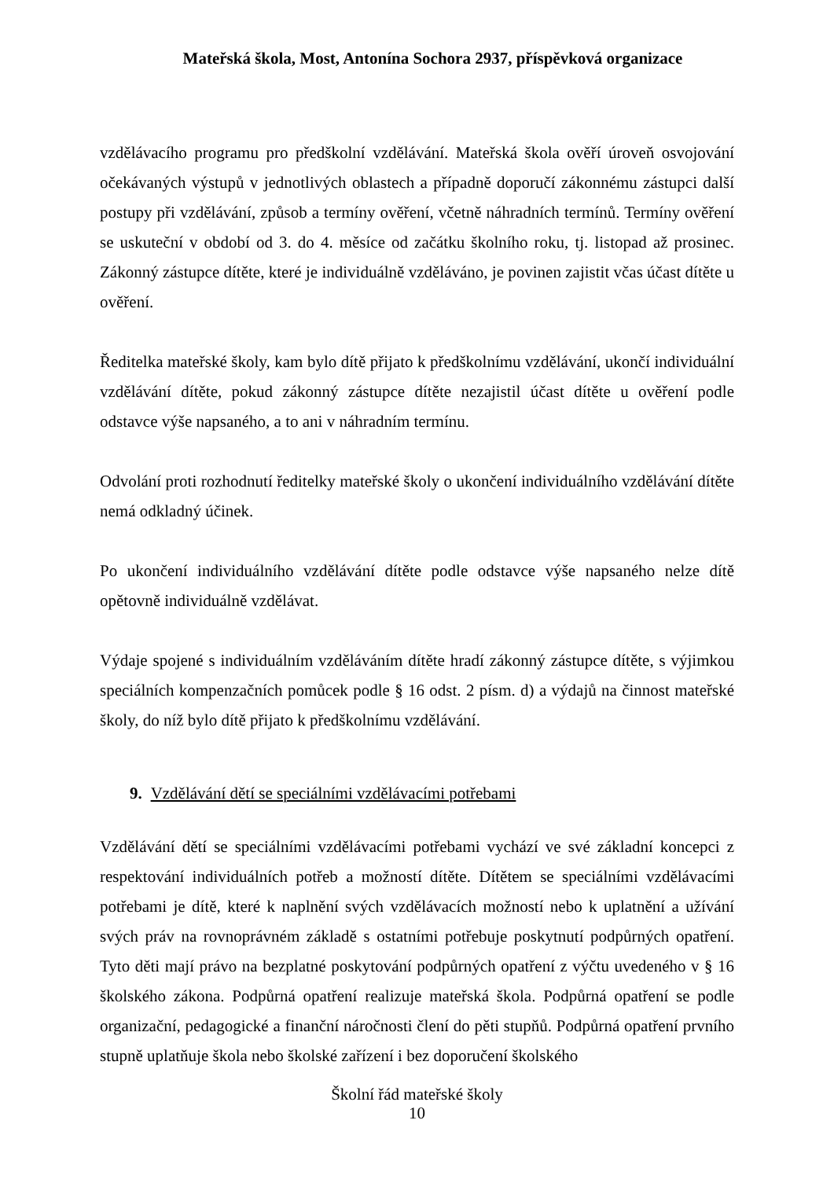Mateřská škola, Most, Antonína Sochora 2937, příspěvková organizace
vzdělávacího programu pro předškolní vzdělávání. Mateřská škola ověří úroveň osvojování očekávaných výstupů v jednotlivých oblastech a případně doporučí zákonnému zástupci další postupy při vzdělávání, způsob a termíny ověření, včetně náhradních termínů. Termíny ověření se uskuteční v období od 3. do 4. měsíce od začátku školního roku, tj. listopad až prosinec. Zákonný zástupce dítěte, které je individuálně vzděláváno, je povinen zajistit včas účast dítěte u ověření.
Ředitelka mateřské školy, kam bylo dítě přijato k předškolnímu vzdělávání, ukončí individuální vzdělávání dítěte, pokud zákonný zástupce dítěte nezajistil účast dítěte u ověření podle odstavce výše napsaného, a to ani v náhradním termínu.
Odvolání proti rozhodnutí ředitelky mateřské školy o ukončení individuálního vzdělávání dítěte nemá odkladný účinek.
Po ukončení individuálního vzdělávání dítěte podle odstavce výše napsaného nelze dítě opětovně individuálně vzdělávat.
Výdaje spojené s individuálním vzděláváním dítěte hradí zákonný zástupce dítěte, s výjimkou speciálních kompenzačních pomůcek podle § 16 odst. 2 písm. d) a výdajů na činnost mateřské školy, do níž bylo dítě přijato k předškolnímu vzdělávání.
9. Vzdělávání dětí se speciálními vzdělávacími potřebami
Vzdělávání dětí se speciálními vzdělávacími potřebami vychází ve své základní koncepci z respektování individuálních potřeb a možností dítěte. Dítětem se speciálními vzdělávacími potřebami je dítě, které k naplnění svých vzdělávacích možností nebo k uplatnění a užívání svých práv na rovnoprávném základě s ostatními potřebuje poskytnutí podpůrných opatření. Tyto děti mají právo na bezplatné poskytování podpůrných opatření z výčtu uvedeného v § 16 školského zákona. Podpůrná opatření realizuje mateřská škola. Podpůrná opatření se podle organizační, pedagogické a finanční náročnosti člení do pěti stupňů. Podpůrná opatření prvního stupně uplatňuje škola nebo školské zařízení i bez doporučení školského
Školní řád mateřské školy
10